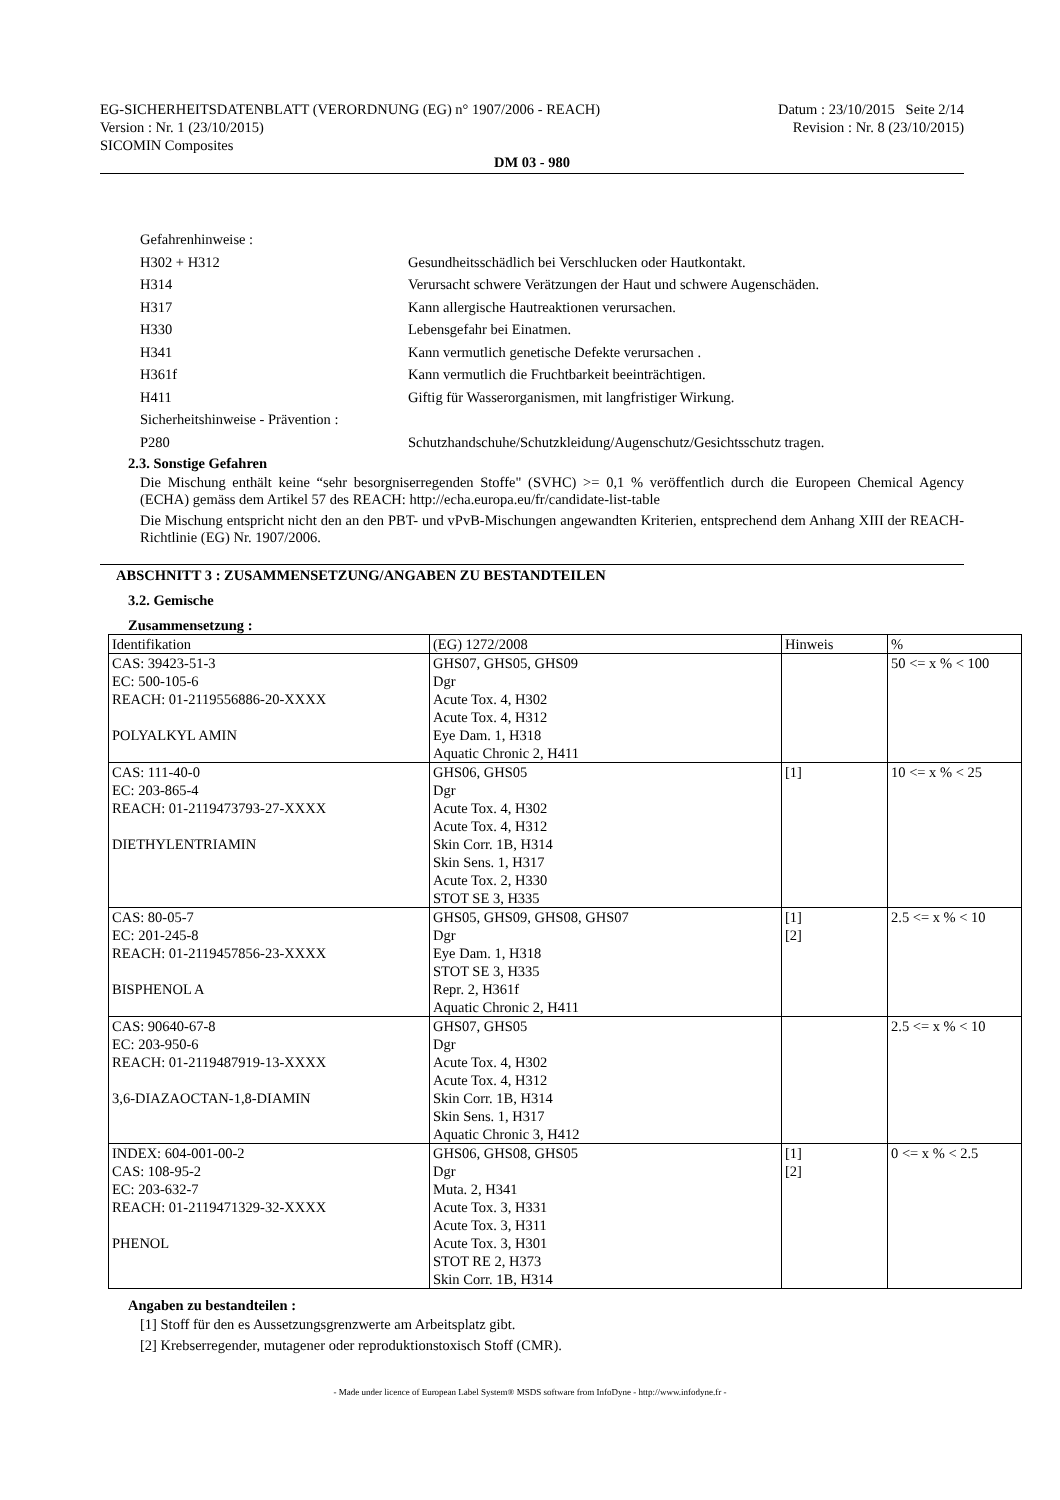EG-SICHERHEITSDATENBLATT (VERORDNUNG (EG) n° 1907/2006 - REACH) Datum : 23/10/2015 Seite 2/14
Version : Nr. 1 (23/10/2015) Revision : Nr. 8 (23/10/2015)
SICOMIN Composites
DM 03 - 980
Gefahrenhinweise :
H302 + H312 Gesundheitsschädlich bei Verschlucken oder Hautkontakt.
H314 Verursacht schwere Verätzungen der Haut und schwere Augenschäden.
H317 Kann allergische Hautreaktionen verursachen.
H330 Lebensgefahr bei Einatmen.
H341 Kann vermutlich genetische Defekte verursachen .
H361f Kann vermutlich die Fruchtbarkeit beeinträchtigen.
H411 Giftig für Wasserorganismen, mit langfristiger Wirkung.
Sicherheitshinweise - Prävention :
P280 Schutzhandschuhe/Schutzkleidung/Augenschutz/Gesichtsschutz tragen.
2.3. Sonstige Gefahren
Die Mischung enthält keine “sehr besorgniserregenden Stoffe" (SVHC) >= 0,1 % veröffentlich durch die Europeen Chemical Agency (ECHA) gemäss dem Artikel 57 des REACH: http://echa.europa.eu/fr/candidate-list-table
Die Mischung entspricht nicht den an den PBT- und vPvB-Mischungen angewandten Kriterien, entsprechend dem Anhang XIII der REACH-Richtlinie (EG) Nr. 1907/2006.
ABSCHNITT 3 : ZUSAMMENSETZUNG/ANGABEN ZU BESTANDTEILEN
3.2. Gemische
Zusammensetzung :
| Identifikation | (EG) 1272/2008 | Hinweis | % |
| --- | --- | --- | --- |
| CAS: 39423-51-3 EC: 500-105-6 REACH: 01-2119556886-20-XXXX POLYALKYL AMIN | GHS07, GHS05, GHS09 Dgr Acute Tox. 4, H302 Acute Tox. 4, H312 Eye Dam. 1, H318 Aquatic Chronic 2, H411 | | 50 <= x % < 100 |
| CAS: 111-40-0 EC: 203-865-4 REACH: 01-2119473793-27-XXXX DIETHYLENTRIAMIN | GHS06, GHS05 Dgr Acute Tox. 4, H302 Acute Tox. 4, H312 Skin Corr. 1B, H314 Skin Sens. 1, H317 Acute Tox. 2, H330 STOT SE 3, H335 | [1] | 10 <= x % < 25 |
| CAS: 80-05-7 EC: 201-245-8 REACH: 01-2119457856-23-XXXX BISPHENOL A | GHS05, GHS09, GHS08, GHS07 Dgr Eye Dam. 1, H318 STOT SE 3, H335 Repr. 2, H361f Aquatic Chronic 2, H411 | [1] [2] | 2.5 <= x % < 10 |
| CAS: 90640-67-8 EC: 203-950-6 REACH: 01-2119487919-13-XXXX 3,6-DIAZAOCTAN-1,8-DIAMIN | GHS07, GHS05 Dgr Acute Tox. 4, H302 Acute Tox. 4, H312 Skin Corr. 1B, H314 Skin Sens. 1, H317 Aquatic Chronic 3, H412 | | 2.5 <= x % < 10 |
| INDEX: 604-001-00-2 CAS: 108-95-2 EC: 203-632-7 REACH: 01-2119471329-32-XXXX PHENOL | GHS06, GHS08, GHS05 Dgr Muta. 2, H341 Acute Tox. 3, H331 Acute Tox. 3, H311 Acute Tox. 3, H301 STOT RE 2, H373 Skin Corr. 1B, H314 | [1] [2] | 0 <= x % < 2.5 |
Angaben zu bestandteilen :
[1] Stoff für den es Aussetzungsgrenzwerte am Arbeitsplatz gibt.
[2] Krebserregender, mutagener oder reproduktionstoxisch Stoff (CMR).
- Made under licence of European Label System® MSDS software from InfoDyne - http://www.infodyne.fr -